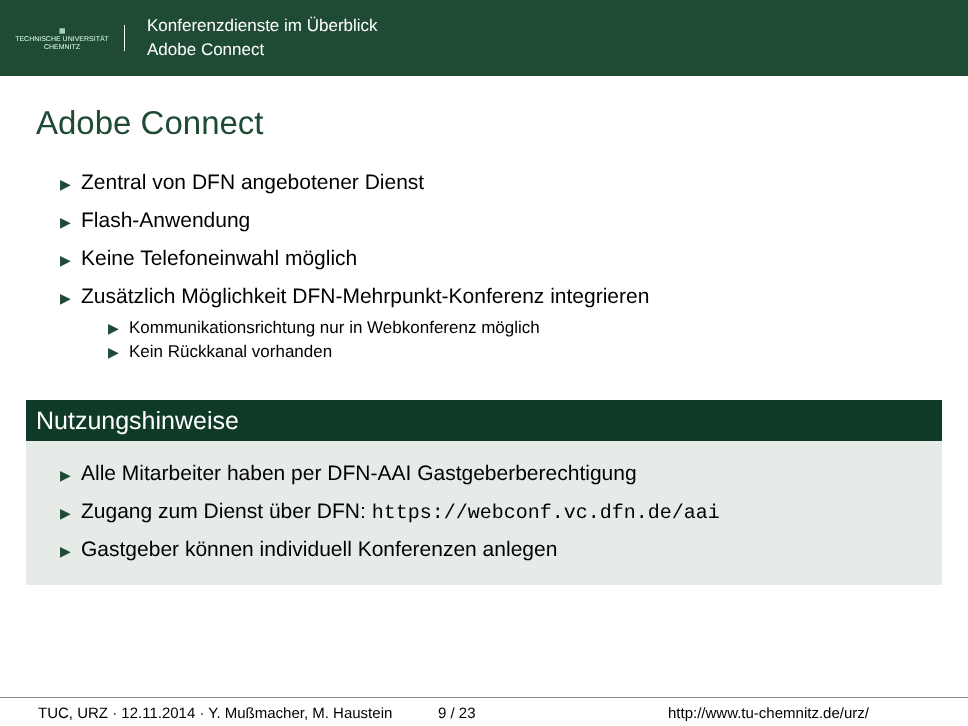▦
TECHNISCHE UNIVERSITÄT
CHEMNITZ
Konferenzdienste im Überblick
Adobe Connect
Adobe Connect
▶ Zentral von DFN angebotener Dienst
▶ Flash-Anwendung
▶ Keine Telefoneinwahl möglich
▶ Zusätzlich Möglichkeit DFN-Mehrpunkt-Konferenz integrieren
▶ Kommunikationsrichtung nur in Webkonferenz möglich
▶ Kein Rückkanal vorhanden
Nutzungshinweise
▶ Alle Mitarbeiter haben per DFN-AAI Gastgeberberechtigung
▶ Zugang zum Dienst über DFN: https://webconf.vc.dfn.de/aai
▶ Gastgeber können individuell Konferenzen anlegen
TUC, URZ · 12.11.2014 · Y. Mußmacher, M. Haustein 9 / 23 http://www.tu-chemnitz.de/urz/